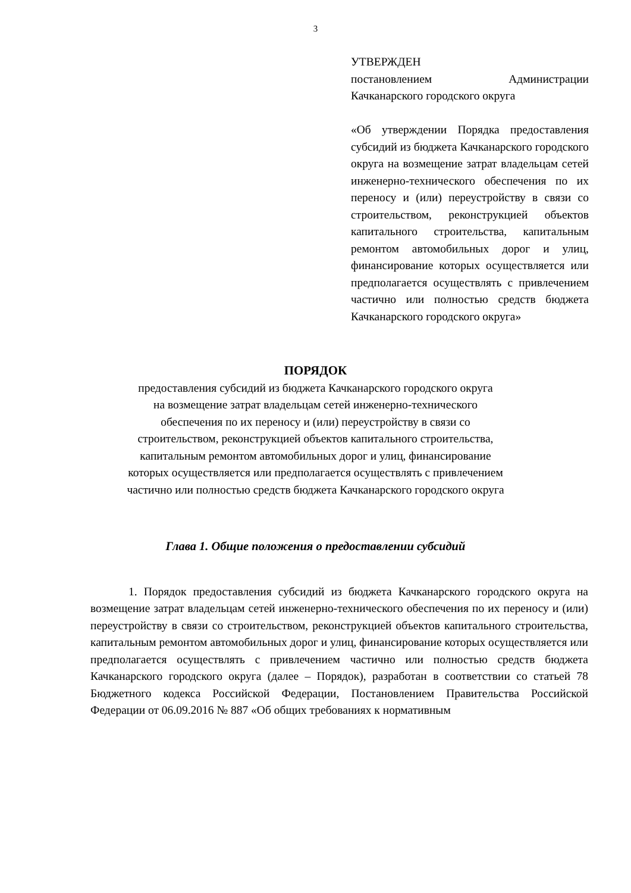3
УТВЕРЖДЕН
постановлением Администрации Качканарского городского округа
«Об утверждении Порядка предоставления субсидий из бюджета Качканарского городского округа на возмещение затрат владельцам сетей инженерно-технического обеспечения по их переносу и (или) переустройству в связи со строительством, реконструкцией объектов капитального строительства, капитальным ремонтом автомобильных дорог и улиц, финансирование которых осуществляется или предполагается осуществлять с привлечением частично или полностью средств бюджета Качканарского городского округа»
ПОРЯДОК
предоставления субсидий из бюджета Качканарского городского округа
на возмещение затрат владельцам сетей инженерно-технического
обеспечения по их переносу и (или) переустройству в связи со
строительством, реконструкцией объектов капитального строительства,
капитальным ремонтом автомобильных дорог и улиц, финансирование
которых осуществляется или предполагается осуществлять с привлечением
частично или полностью средств бюджета Качканарского городского округа
Глава 1. Общие положения о предоставлении субсидий
1. Порядок предоставления субсидий из бюджета Качканарского городского округа на возмещение затрат владельцам сетей инженерно-технического обеспечения по их переносу и (или) переустройству в связи со строительством, реконструкцией объектов капитального строительства, капитальным ремонтом автомобильных дорог и улиц, финансирование которых осуществляется или предполагается осуществлять с привлечением частично или полностью средств бюджета Качканарского городского округа (далее – Порядок), разработан в соответствии со статьей 78 Бюджетного кодекса Российской Федерации, Постановлением Правительства Российской Федерации от 06.09.2016 № 887 «Об общих требованиях к нормативным